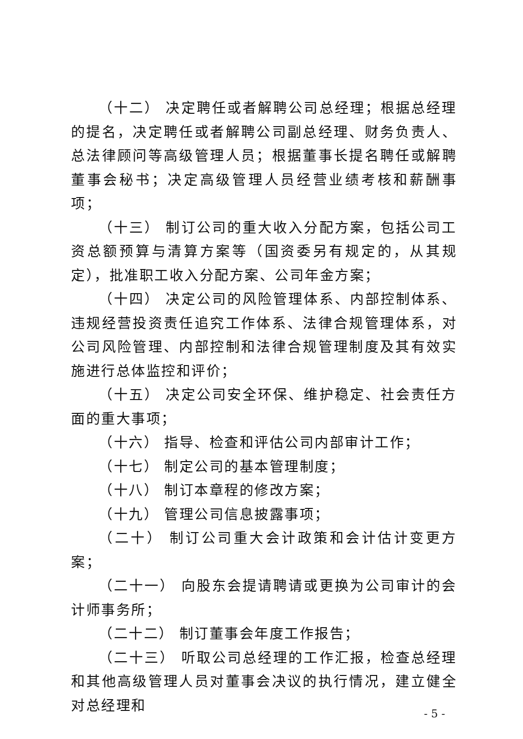（十二） 决定聘任或者解聘公司总经理；根据总经理的提名，决定聘任或者解聘公司副总经理、财务负责人、总法律顾问等高级管理人员；根据董事长提名聘任或解聘董事会秘书；决定高级管理人员经营业绩考核和薪酬事项；
（十三） 制订公司的重大收入分配方案，包括公司工资总额预算与清算方案等（国资委另有规定的，从其规定），批准职工收入分配方案、公司年金方案；
（十四） 决定公司的风险管理体系、内部控制体系、违规经营投资责任追究工作体系、法律合规管理体系，对公司风险管理、内部控制和法律合规管理制度及其有效实施进行总体监控和评价；
（十五） 决定公司安全环保、维护稳定、社会责任方面的重大事项；
（十六） 指导、检查和评估公司内部审计工作；
（十七） 制定公司的基本管理制度；
（十八） 制订本章程的修改方案；
（十九） 管理公司信息披露事项；
（二十） 制订公司重大会计政策和会计估计变更方案；
（二十一） 向股东会提请聘请或更换为公司审计的会计师事务所；
（二十二） 制订董事会年度工作报告；
（二十三） 听取公司总经理的工作汇报，检查总经理和其他高级管理人员对董事会决议的执行情况，建立健全对总经理和
- 5 -